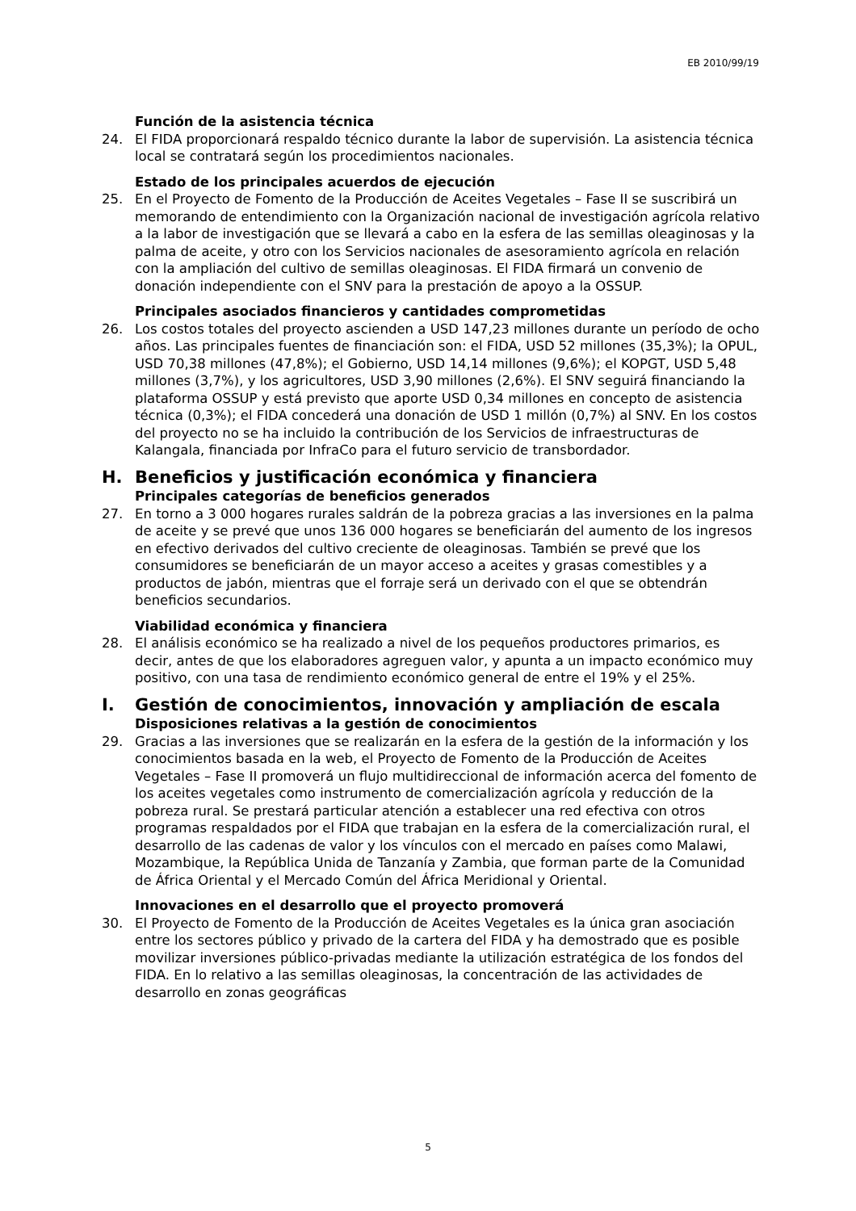EB 2010/99/19
Función de la asistencia técnica
24. El FIDA proporcionará respaldo técnico durante la labor de supervisión. La asistencia técnica local se contratará según los procedimientos nacionales.
Estado de los principales acuerdos de ejecución
25. En el Proyecto de Fomento de la Producción de Aceites Vegetales – Fase II se suscribirá un memorando de entendimiento con la Organización nacional de investigación agrícola relativo a la labor de investigación que se llevará a cabo en la esfera de las semillas oleaginosas y la palma de aceite, y otro con los Servicios nacionales de asesoramiento agrícola en relación con la ampliación del cultivo de semillas oleaginosas. El FIDA firmará un convenio de donación independiente con el SNV para la prestación de apoyo a la OSSUP.
Principales asociados financieros y cantidades comprometidas
26. Los costos totales del proyecto ascienden a USD 147,23 millones durante un período de ocho años. Las principales fuentes de financiación son: el FIDA, USD 52 millones (35,3%); la OPUL, USD 70,38 millones (47,8%); el Gobierno, USD 14,14 millones (9,6%); el KOPGT, USD 5,48 millones (3,7%), y los agricultores, USD 3,90 millones (2,6%). El SNV seguirá financiando la plataforma OSSUP y está previsto que aporte USD 0,34 millones en concepto de asistencia técnica (0,3%); el FIDA concederá una donación de USD 1 millón (0,7%) al SNV. En los costos del proyecto no se ha incluido la contribución de los Servicios de infraestructuras de Kalangala, financiada por InfraCo para el futuro servicio de transbordador.
H. Beneficios y justificación económica y financiera
Principales categorías de beneficios generados
27. En torno a 3 000 hogares rurales saldrán de la pobreza gracias a las inversiones en la palma de aceite y se prevé que unos 136 000 hogares se beneficiarán del aumento de los ingresos en efectivo derivados del cultivo creciente de oleaginosas. También se prevé que los consumidores se beneficiarán de un mayor acceso a aceites y grasas comestibles y a productos de jabón, mientras que el forraje será un derivado con el que se obtendrán beneficios secundarios.
Viabilidad económica y financiera
28. El análisis económico se ha realizado a nivel de los pequeños productores primarios, es decir, antes de que los elaboradores agreguen valor, y apunta a un impacto económico muy positivo, con una tasa de rendimiento económico general de entre el 19% y el 25%.
I. Gestión de conocimientos, innovación y ampliación de escala
Disposiciones relativas a la gestión de conocimientos
29. Gracias a las inversiones que se realizarán en la esfera de la gestión de la información y los conocimientos basada en la web, el Proyecto de Fomento de la Producción de Aceites Vegetales – Fase II promoverá un flujo multidireccional de información acerca del fomento de los aceites vegetales como instrumento de comercialización agrícola y reducción de la pobreza rural. Se prestará particular atención a establecer una red efectiva con otros programas respaldados por el FIDA que trabajan en la esfera de la comercialización rural, el desarrollo de las cadenas de valor y los vínculos con el mercado en países como Malawi, Mozambique, la República Unida de Tanzanía y Zambia, que forman parte de la Comunidad de África Oriental y el Mercado Común del África Meridional y Oriental.
Innovaciones en el desarrollo que el proyecto promoverá
30. El Proyecto de Fomento de la Producción de Aceites Vegetales es la única gran asociación entre los sectores público y privado de la cartera del FIDA y ha demostrado que es posible movilizar inversiones público-privadas mediante la utilización estratégica de los fondos del FIDA. En lo relativo a las semillas oleaginosas, la concentración de las actividades de desarrollo en zonas geográficas
5